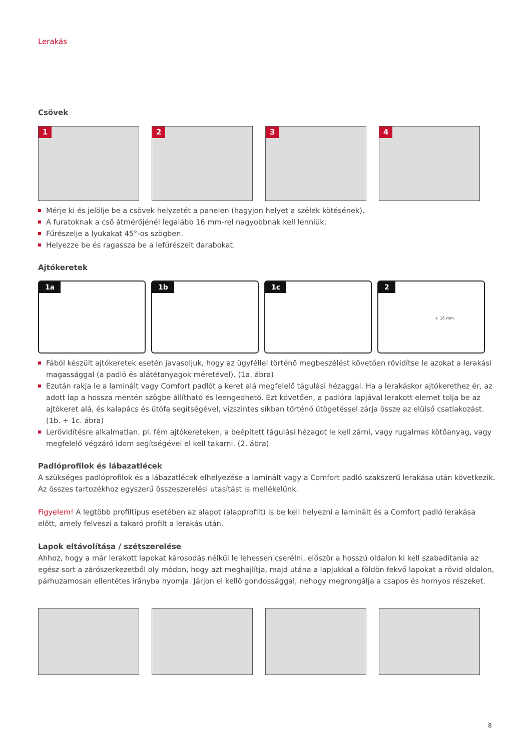Lerakás
Csövek
1
2
3
4
Mérje ki és jelölje be a csövek helyzetét a panelen (hagyjon helyet a szélek kötésének).
A furatoknak a cső átmérőjénél legalább 16 mm-rel nagyobbnak kell lenniük.
Fűrészelje a lyukakat 45°-os szögben.
Helyezze be és ragassza be a lefűrészelt darabokat.
Ajtókeretek
1a
1b
1c
2
+ 16 mm
Fából készült ajtókeretek esetén javasoljuk, hogy az ügyféllel történő megbeszélést követően rövidítse le azokat a lerakási magassággal (a padló és alátétanyagok méretével). (1a. ábra)
Ezután rakja le a laminált vagy Comfort padlót a keret alá megfelelő tágulási hézaggal. Ha a lerakáskor ajtókerethez ér, az adott lap a hossza mentén szögbe állítható és leengedhető. Ezt követően, a padlóra lapjával lerakott elemet tolja be az ajtókeret alá, és kalapács és ütőfa segítségével, vízszintes síkban történő ütögetéssel zárja össze az elülső csatlakozást. (1b. + 1c. ábra)
Lerövidítésre alkalmatlan, pl. fém ajtókereteken, a beépített tágulási hézagot le kell zárni, vagy rugalmas kötőanyag, vagy megfelelő végzáró idom segítségével el kell takarni. (2. ábra)
Padlóprofilok és lábazatlécek
A szükséges padlóprofilok és a lábazatlécek elhelyezése a laminált vagy a Comfort padló szakszerű lerakása után következik. Az összes tartozékhoz egyszerű összeszerelési utasítást is mellékelünk.
Figyelem! A legtöbb profiltípus esetében az alapot (alapprofilt) is be kell helyezni a laminált és a Comfort padló lerakása előtt, amely felveszi a takaró profilt a lerakás után.
Lapok eltávolítása / szétszerelése
Ahhoz, hogy a már lerakott lapokat károsodás nélkül le lehessen cserélni, először a hosszú oldalon ki kell szabadítania az egész sort a zárószerkezetből oly módon, hogy azt meghajlítja, majd utána a lapjukkal a földön fekvő lapokat a rövid oldalon, párhuzamosan ellentétes irányba nyomja. Járjon el kellő gondossággal, nehogy megrongálja a csapos és hornyos részeket.
8